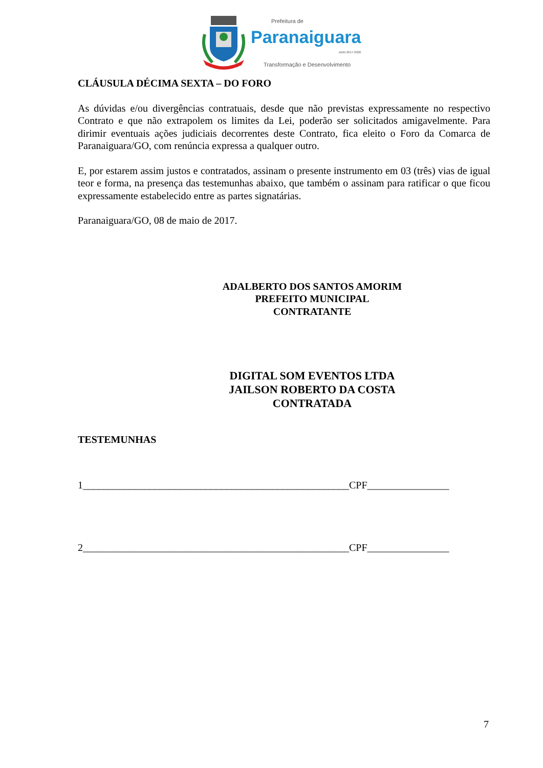Prefeitura de
Paranaiguara
ADM 2017-2020
Transformação e Desenvolvimento
CLÁUSULA DÉCIMA SEXTA – DO FORO
As dúvidas e/ou divergências contratuais, desde que não previstas expressamente no respectivo Contrato e que não extrapolem os limites da Lei, poderão ser solicitados amigavelmente. Para dirimir eventuais ações judiciais decorrentes deste Contrato, fica eleito o Foro da Comarca de Paranaiguara/GO, com renúncia expressa a qualquer outro.
E, por estarem assim justos e contratados, assinam o presente instrumento em 03 (três) vias de igual teor e forma, na presença das testemunhas abaixo, que também o assinam para ratificar o que ficou expressamente estabelecido entre as partes signatárias.
Paranaiguara/GO, 08 de maio de 2017.
ADALBERTO DOS SANTOS AMORIM
PREFEITO MUNICIPAL
CONTRATANTE
DIGITAL SOM EVENTOS LTDA
JAILSON ROBERTO DA COSTA
CONTRATADA
TESTEMUNHAS
1____________________________________________________CPF________________
2____________________________________________________CPF________________
7